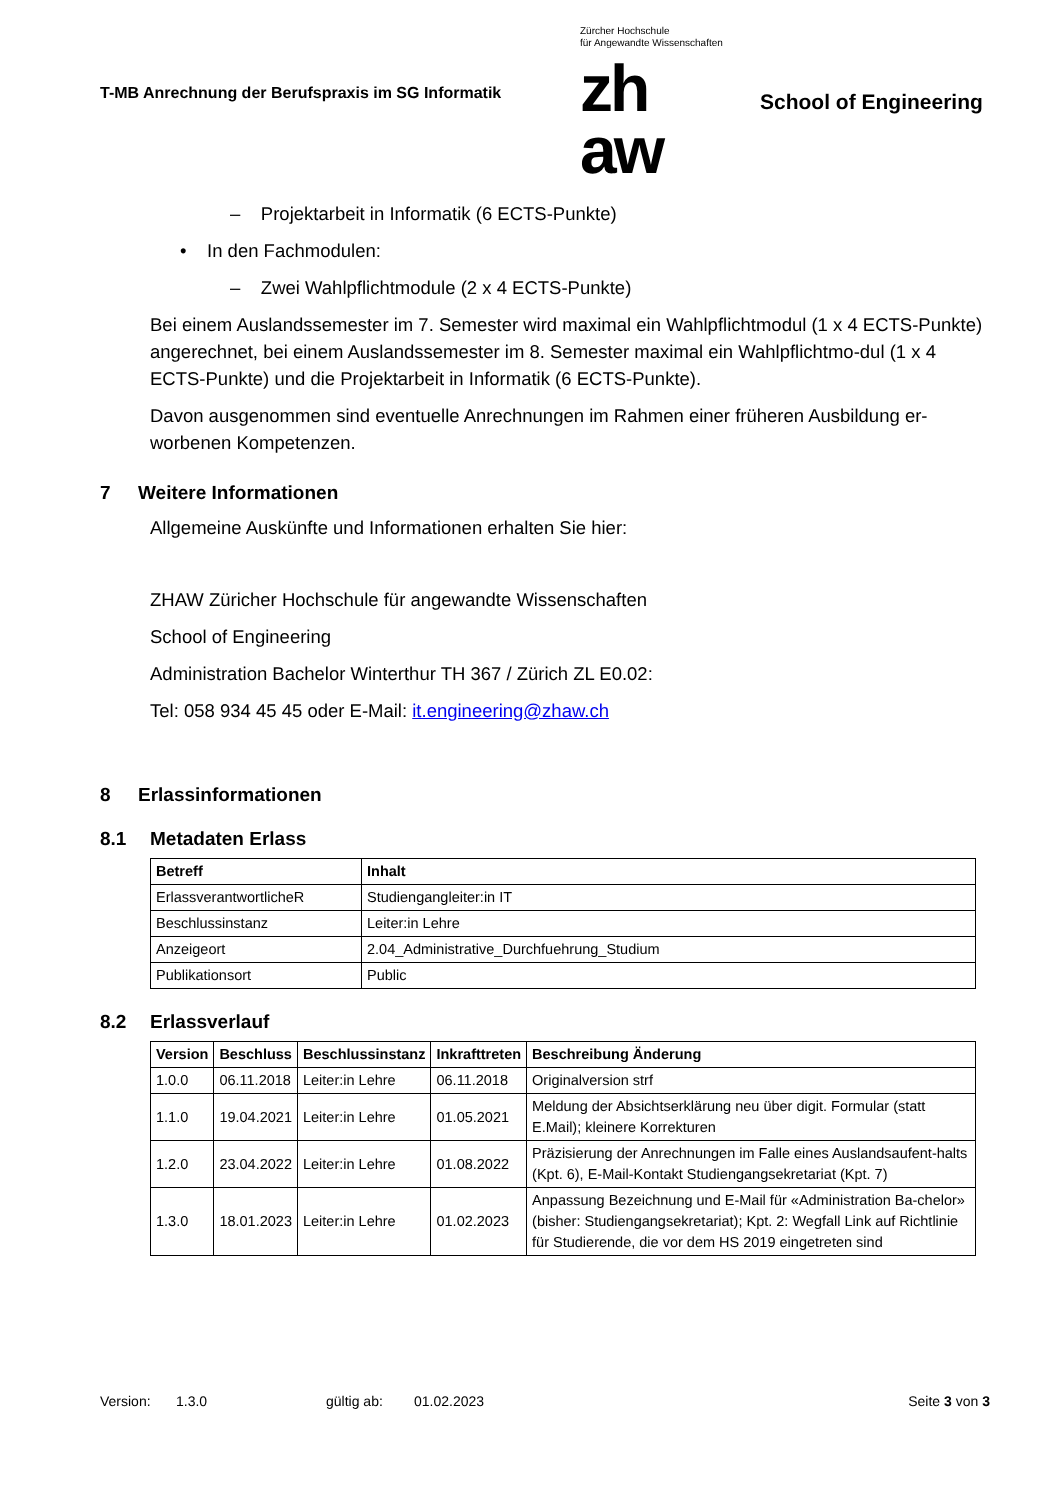T-MB Anrechnung der Berufspraxis im SG Informatik
Zürcher Hochschule
für Angewandte Wissenschaften
zh
aw
School of Engineering
– Projektarbeit in Informatik (6 ECTS-Punkte)
• In den Fachmodulen:
– Zwei Wahlpflichtmodule (2 x 4 ECTS-Punkte)
Bei einem Auslandssemester im 7. Semester wird maximal ein Wahlpflichtmodul (1 x 4 ECTS-Punkte) angerechnet, bei einem Auslandssemester im 8. Semester maximal ein Wahlpflichtmo-dul (1 x 4 ECTS-Punkte) und die Projektarbeit in Informatik (6 ECTS-Punkte).
Davon ausgenommen sind eventuelle Anrechnungen im Rahmen einer früheren Ausbildung er-worbenen Kompetenzen.
7 Weitere Informationen
Allgemeine Auskünfte und Informationen erhalten Sie hier:
ZHAW Züricher Hochschule für angewandte Wissenschaften
School of Engineering
Administration Bachelor Winterthur TH 367 / Zürich ZL E0.02:
Tel: 058 934 45 45 oder E-Mail: it.engineering@zhaw.ch
8 Erlassinformationen
8.1 Metadaten Erlass
| Betreff | Inhalt |
| --- | --- |
| ErlassverantwortlicheR | Studiengangleiter:in IT |
| Beschlussinstanz | Leiter:in Lehre |
| Anzeigeort | 2.04_Administrative_Durchfuehrung_Studium |
| Publikationsort | Public |
8.2 Erlassverlauf
| Version | Beschluss | Beschlussinstanz | Inkrafttreten | Beschreibung Änderung |
| --- | --- | --- | --- | --- |
| 1.0.0 | 06.11.2018 | Leiter:in Lehre | 06.11.2018 | Originalversion strf |
| 1.1.0 | 19.04.2021 | Leiter:in Lehre | 01.05.2021 | Meldung der Absichtserklärung neu über digit. Formular (statt E.Mail); kleinere Korrekturen |
| 1.2.0 | 23.04.2022 | Leiter:in Lehre | 01.08.2022 | Präzisierung der Anrechnungen im Falle eines Auslandsaufent-halts (Kpt. 6), E-Mail-Kontakt Studiengangsekretariat (Kpt. 7) |
| 1.3.0 | 18.01.2023 | Leiter:in Lehre | 01.02.2023 | Anpassung Bezeichnung und E-Mail für «Administration Ba-chelor» (bisher: Studiengangsekretariat); Kpt. 2: Wegfall Link auf Richtlinie für Studierende, die vor dem HS 2019 eingetreten sind |
Version: 1.3.0 gültig ab: 01.02.2023 Seite 3 von 3